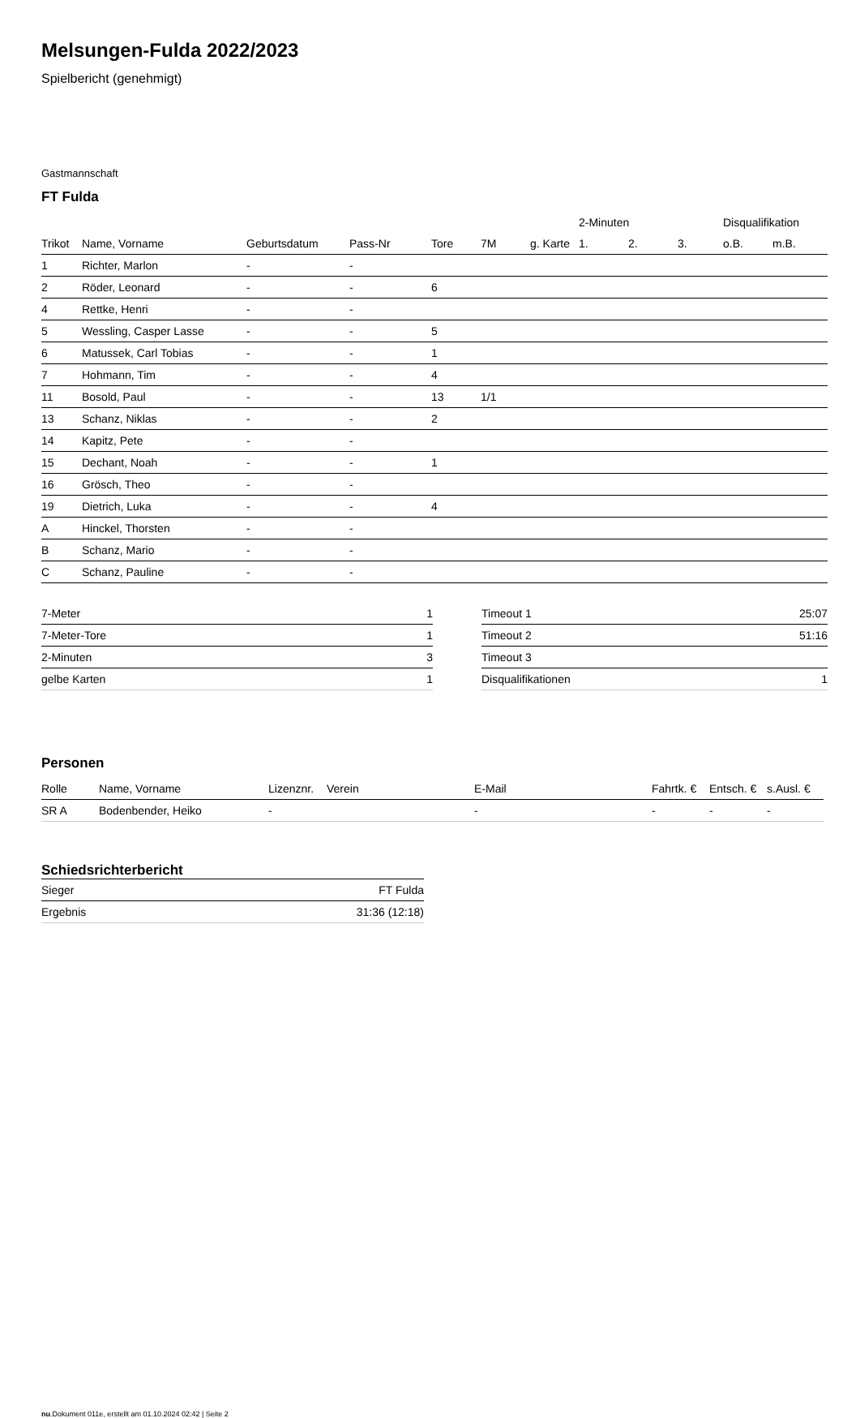Melsungen-Fulda 2022/2023
Spielbericht (genehmigt)
Gastmannschaft
FT Fulda
| | | | | | | | 2-Minuten | | | Disqualifikation | |
| --- | --- | --- | --- | --- | --- | --- | --- | --- | --- | --- | --- |
| Trikot | Name, Vorname | Geburtsdatum | Pass-Nr | Tore | 7M | g. Karte | 1. | 2. | 3. | o.B. | m.B. |
| 1 | Richter, Marlon | - | - | | | | | | | | |
| 2 | Röder, Leonard | - | - | 6 | | | | | | | |
| 4 | Rettke, Henri | - | - | | | | | | | | |
| 5 | Wessling, Casper Lasse | - | - | 5 | | | | | | | |
| 6 | Matussek, Carl Tobias | - | - | 1 | | | | | | | |
| 7 | Hohmann, Tim | - | - | 4 | | | | | | | |
| 11 | Bosold, Paul | - | - | 13 | 1/1 | | | | | | |
| 13 | Schanz, Niklas | - | - | 2 | | | | | | | |
| 14 | Kapitz, Pete | - | - | | | | | | | | |
| 15 | Dechant, Noah | - | - | 1 | | | | | | | |
| 16 | Grösch, Theo | - | - | | | | | | | | |
| 19 | Dietrich, Luka | - | - | 4 | | | | | | | |
| A | Hinckel, Thorsten | - | - | | | | | | | | |
| B | Schanz, Mario | - | - | | | | | | | | |
| C | Schanz, Pauline | - | - | | | | | | | | |
| 7-Meter | 1 |
| 7-Meter-Tore | 1 |
| 2-Minuten | 3 |
| gelbe Karten | 1 |
| Timeout 1 | 25:07 |
| Timeout 2 | 51:16 |
| Timeout 3 | |
| Disqualifikationen | 1 |
Personen
| Rolle | Name, Vorname | Lizenznr. | Verein | E-Mail | Fahrtk. € | Entsch. € | s.Ausl. € |
| --- | --- | --- | --- | --- | --- | --- | --- |
| SR A | Bodenbender, Heiko | - | | - | - | - | - |
Schiedsrichterbericht
| Sieger | FT Fulda |
| Ergebnis | 31:36 (12:18) |
nu.Dokument 011e, erstellt am 01.10.2024 02:42 | Seite 2